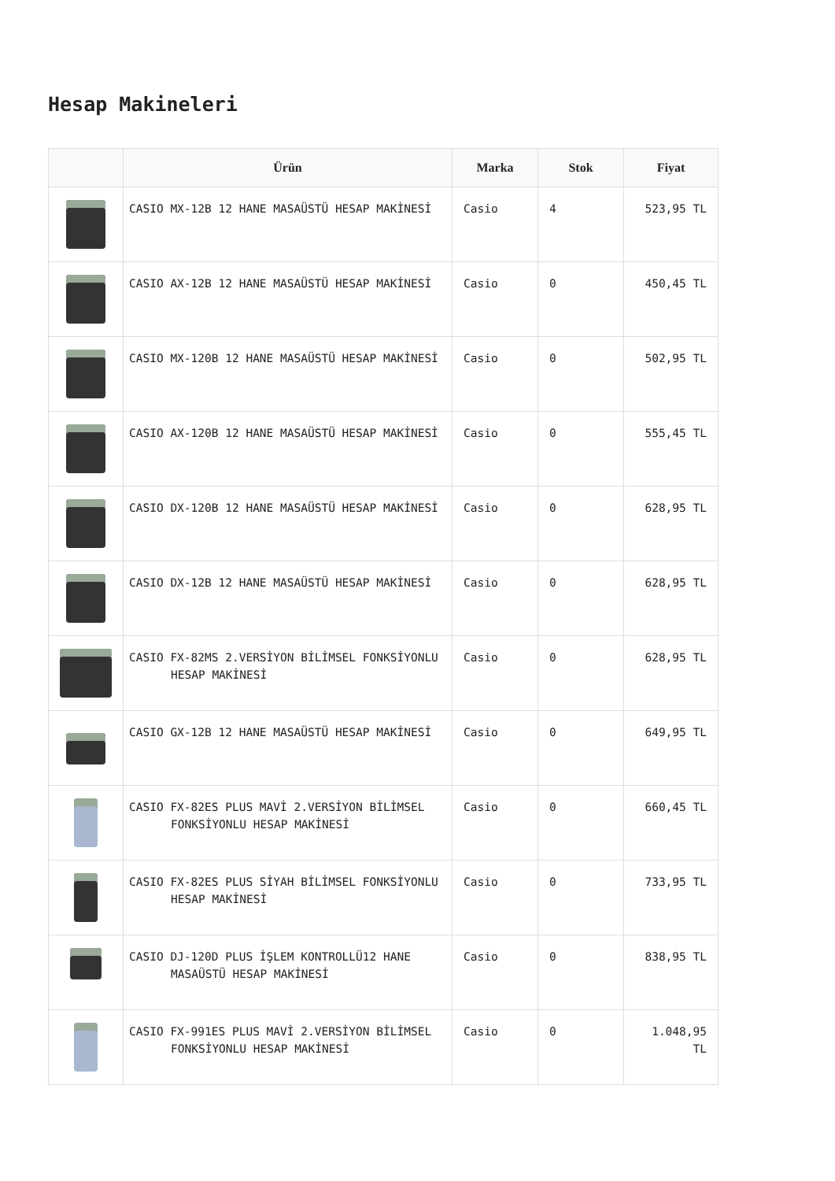Hesap Makineleri
| | Ürün | Marka | Stok | Fiyat |
| --- | --- | --- | --- | --- |
| | CASIO MX-12B 12 HANE MASAÜSTÜ HESAP MAKİNESİ | Casio | 4 | 523,95 TL |
| | CASIO AX-12B 12 HANE MASAÜSTÜ HESAP MAKİNESİ | Casio | 0 | 450,45 TL |
| | CASIO MX-120B 12 HANE MASAÜSTÜ HESAP MAKİNESİ | Casio | 0 | 502,95 TL |
| | CASIO AX-120B 12 HANE MASAÜSTÜ HESAP MAKİNESİ | Casio | 0 | 555,45 TL |
| | CASIO DX-120B 12 HANE MASAÜSTÜ HESAP MAKİNESİ | Casio | 0 | 628,95 TL |
| | CASIO DX-12B 12 HANE MASAÜSTÜ HESAP MAKİNESİ | Casio | 0 | 628,95 TL |
| | CASIO FX-82MS 2.VERSİYON BİLİMSEL FONKSİYONLU HESAP MAKİNESİ | Casio | 0 | 628,95 TL |
| | CASIO GX-12B 12 HANE MASAÜSTÜ HESAP MAKİNESİ | Casio | 0 | 649,95 TL |
| | CASIO FX-82ES PLUS MAVİ 2.VERSİYON BİLİMSEL FONKSİYONLU HESAP MAKİNESİ | Casio | 0 | 660,45 TL |
| | CASIO FX-82ES PLUS SİYAH BİLİMSEL FONKSİYONLU HESAP MAKİNESİ | Casio | 0 | 733,95 TL |
| | CASIO DJ-120D PLUS İŞLEM KONTROLLÜ12 HANE MASAÜSTÜ HESAP MAKİNESİ | Casio | 0 | 838,95 TL |
| | CASIO FX-991ES PLUS MAVİ 2.VERSİYON BİLİMSEL FONKSİYONLU HESAP MAKİNESİ | Casio | 0 | 1.048,95 TL |